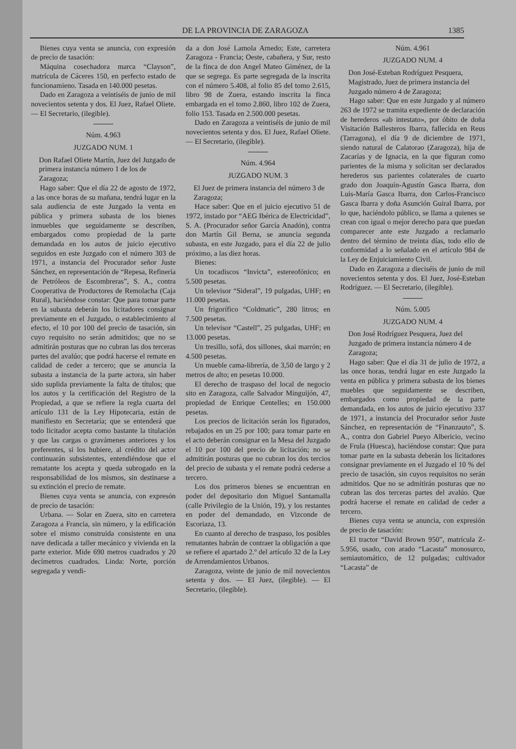DE LA PROVINCIA DE ZARAGOZA 1385
Bienes cuya venta se anuncia, con expresión de precio de tasación:
Máquina cosechadora marca “Clayson”, matrícula de Cáceres 150, en perfecto estado de funcionamieno. Tasada en 140.000 pesetas.
Dado en Zaragoza a veintiséis de junio de mil novecientos setenta y dos. El Juez, Rafael Oliete. — El Secretario, (ilegible).
Núm. 4.963
JUZGADO NUM. 1
Don Rafael Oliete Martín, Juez del Juzgado de primera instancia número 1 de los de Zaragoza;
Hago saber: Que el día 22 de agosto de 1972, a las once horas de su mañana, tendrá lugar en la sala audiencia de este Juzgado la venta en pública y primera subasta de los bienes inmuebles que seguidamente se describen, embargados como propiedad de la parte demandada en los autos de juicio ejecutivo seguidos en este Juzgado con el número 303 de 1971, a instancia del Procurador señor Juste Sánchez, en representación de “Repesa, Refinería de Petróleos de Escombreras”, S. A., contra Cooperativa de Productores de Remolacha (Caja Rural), haciéndose constar: Que para tomar parte en la subasta deberán los licitadores consignar previamente en el Juzgado, o establecimiento al efecto, el 10 por 100 del precio de tasación, sin cuyo requisito no serán admitidos; que no se admitirán posturas que no cubran las dos terceras partes del avalúo; que podrá hacerse el remate en calidad de ceder a tercero; que se anuncia la subasta a instancia de la parte actora, sin haber sido suplida previamente la falta de títulos; que los autos y la certificación del Registro de la Propiedad, a que se refiere la regla cuarta del artículo 131 de la Ley Hipotecaria, están de manifiesto en Secretaría; que se entenderá que todo licitador acepta como bastante la titulación y que las cargas o gravámenes anteriores y los preferentes, si los hubiere, al crédito del actor continuarán subsistentes, entendiéndose que el rematante los acepta y queda subrogado en la responsabilidad de los mismos, sin destinarse a su extinción el precio de remate.
Bienes cuya venta se anuncia, con expresón de precio de tasación:
Urbana. — Solar en Zuera, sito en carretera Zaragoza a Francia, sin número, y la edificación sobre el mismo construida consistente en una nave dedicada a taller mecánico y vivienda en la parte exterior. Mide 690 metros cuadrados y 20 decímetros cuadrados. Linda: Norte, porción segregada y vendi-
da a don José Lamola Arnedo; Este, carretera Zaragoza - Francia; Oeste, cabañera, y Sur, resto de la finca de don Angel Mateo Giménez, de la que se segrega. Es parte segregada de la inscrita con el número 5.408, al folio 85 del tomo 2.615, libro 98 de Zuera, estando inscrita la finca embargada en el tomo 2.860, libro 102 de Zuera, folio 153. Tasada en 2.500.000 pesetas.
Dado en Zaragoza a veintiséis de junio de mil novecientos setenta y dos. El Juez, Rafael Oliete. — El Secretario, (ilegible).
Núm. 4.964
JUZGADO NUM. 3
El Juez de primera instancia del número 3 de Zaragoza;
Hace saber: Que en el juicio ejecutivo 51 de 1972, instado por “AEG Ibérica de Electricidad”, S. A. (Procurador señor García Anadón), contra don Martín Gil Berna, se anuncia segunda subasta, en este Juzgado, para el día 22 de julio próximo, a las diez horas.
Bienes:
Un tocadiscos “Invicta”, estereofónico; en 5.500 pesetas.
Un televisor “Sideral”, 19 pulgadas, UHF; en 11.000 pesetas.
Un frigorífico “Coldmatic”, 280 litros; en 7.500 pesetas.
Un televisor “Castell”, 25 pulgadas, UHF; en 13.000 pesetas.
Un tresillo, sofá, dos sillones, skai marrón; en 4.500 pesetas.
Un mueble cama-librería, de 3,50 de largo y 2 metros de alto; en pesetas 10.000.
El derecho de traspaso del local de negocio sito en Zaragoza, calle Salvador Minguijón, 47, propiedad de Enrique Centelles; en 150.000 pesetas.
Los precios de licitación serán los figurados, rebajados en un 25 por 100; para tomar parte en el acto deberán consignar en la Mesa del Juzgado el 10 por 100 del precio de licitación; no se admitirán posturas que no cubran los dos tercios del precio de subasta y el remate podrá cederse a tercero.
Los dos primeros bienes se encuentran en poder del depositario don Miguel Santamalla (calle Privilegio de la Unión, 19), y los restantes en poder del demandado, en Vizconde de Escoriaza, 13.
En cuanto al derecho de traspaso, los posibles rematantes habrán de contraer la obligación a que se refiere el apartado 2.º del artículo 32 de la Ley de Arrendamientos Urbanos.
Zaragoza, veinte de junio de mil novecientos setenta y dos. — El Juez, (ilegible). — El Secretario, (ilegible).
Núm. 4.961
JUZGADO NUM. 4
Don José-Esteban Rodríguez Pesquera, Magistrado, Juez de primera instancia del Juzgado número 4 de Zaragoza;
Hago saber: Que en este Juzgado y al número 263 de 1972 se tramita expediente de declaración de herederos «ab intestato», por óbito de doña Visitación Ballesteros Ibarra, fallecida en Reus (Tarragona), el día 9 de diciembre de 1971, siendo natural de Calatorao (Zaragoza), hija de Zacarías y de Ignacia, en la que figuran como parientes de la misma y solicitan ser declarados herederos sus parientes colaterales de cuarto grado don Joaquín-Agustín Gasca Ibarra, don Luis-María Gasca Ibarra, don Carlos-Francisco Gasca Ibarra y doña Asunción Guiral Ibarra, por lo que, haciéndolo público, se llama a quienes se crean con igual o mejor derecho para que puedan comparecer ante este Juzgado a reclamarlo dentro del término de treinta días, todo ello de conformidad a lo señalado en el artículo 984 de la Ley de Enjuiciamiento Civil.
Dado en Zaragoza a dieciséis de junio de mil novecientos setenta y dos. El Juez, José-Esteban Rodríguez. — El Secretario, (ilegible).
Núm. 5.005
JUZGADO NUM. 4
Don José Rodríguez Pesquera, Juez del Juzgado de primera instancia número 4 de Zaragoza;
Hago saber: Que el día 31 de julio de 1972, a las once horas, tendrá lugar en este Juzgado la venta en pública y primera subasta de los bienes muebles que seguidamente se describen, embargados como propiedad de la parte demandada, en los autos de juicio ejecutivo 337 de 1971, a instancia del Procurador señor Juste Sánchez, en representación de “Finanzauto”, S. A., contra don Gabriel Pueyo Albericio, vecino de Frula (Huesca), haciéndose constar: Que para tomar parte en la subasta deberán los licitadores consignar previamente en el Juzgado el 10 % del precio de tasación, sin cuyos requisitos no serán admitidos. Que no se admitirán posturas que no cubran las dos terceras partes del avalúo. Que podrá hacerse el remate en calidad de ceder a tercero.
Bienes cuya venta se anuncia, con expresión de precio de tasación:
El tractor “David Brown 950”, matrícula Z-5.956, usado, con arado “Lacasta” monosurco, semiautomático, de 12 pulgadas; cultivador “Lacasta” de